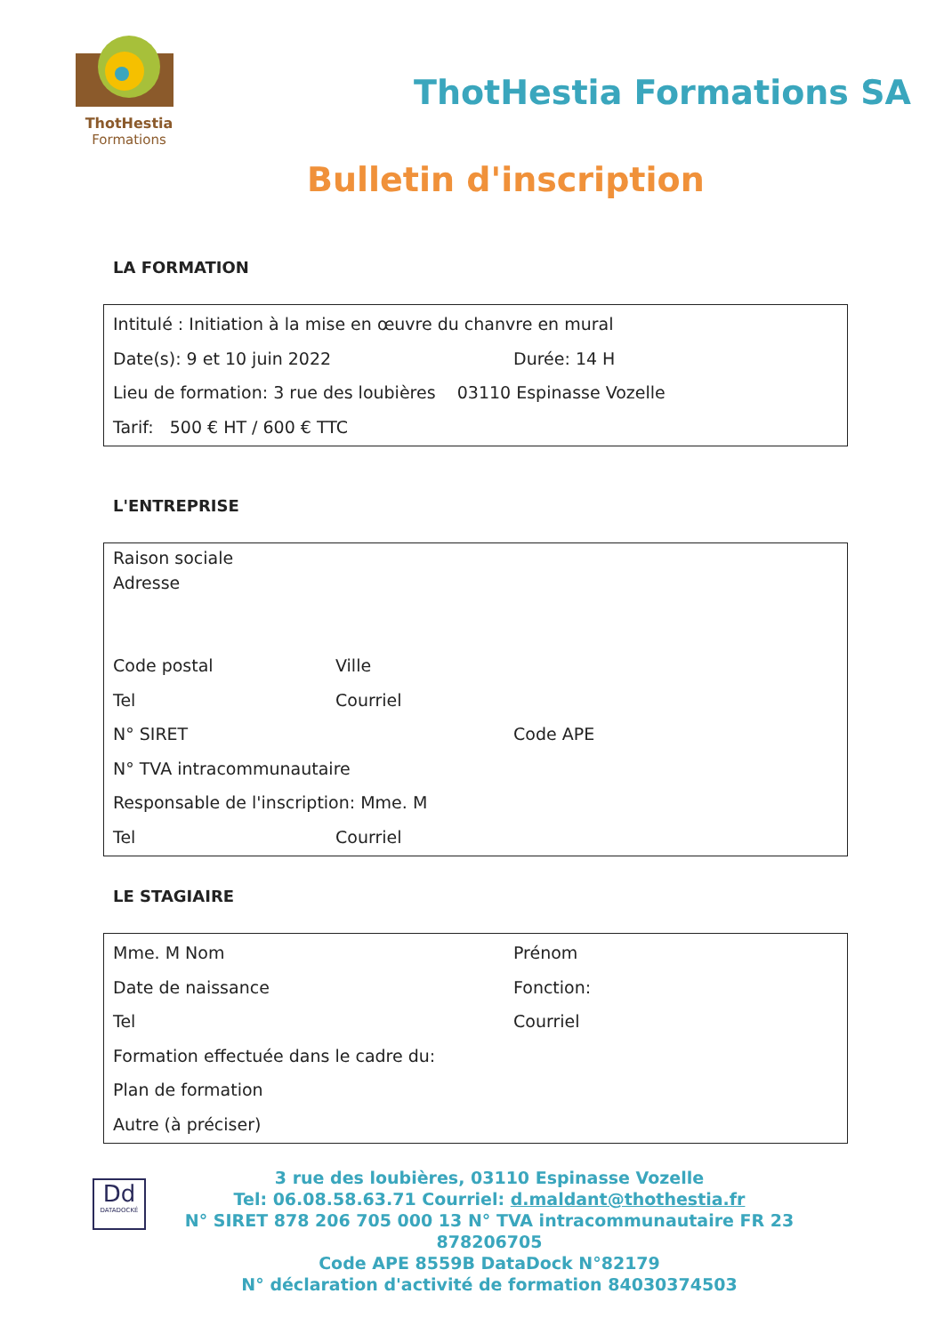ThotHestia
Formations
ThotHestia Formations SA
Bulletin d'inscription
LA FORMATION
Intitulé : Initiation à la mise en œuvre du chanvre en mural
Date(s): 9 et 10 juin 2022 Durée: 14 H
Lieu de formation: 3 rue des loubières 03110 Espinasse Vozelle
Tarif: 500 € HT / 600 € TTC
L'ENTREPRISE
Raison sociale
Adresse
Code postal Ville
Tel Courriel
N° SIRET Code APE
N° TVA intracommunautaire
Responsable de l'inscription: Mme. M
Tel Courriel
LE STAGIAIRE
Mme. M Nom Prénom
Date de naissance Fonction:
Tel Courriel
Formation effectuée dans le cadre du:
Plan de formation
Autre (à préciser)
Dd
DATADOCKÉ
3 rue des loubières, 03110 Espinasse Vozelle
Tel: 06.08.58.63.71 Courriel: d.maldant@thothestia.fr
N° SIRET 878 206 705 000 13 N° TVA intracommunautaire FR 23 878206705
Code APE 8559B DataDock N°82179
N° déclaration d'activité de formation 84030374503